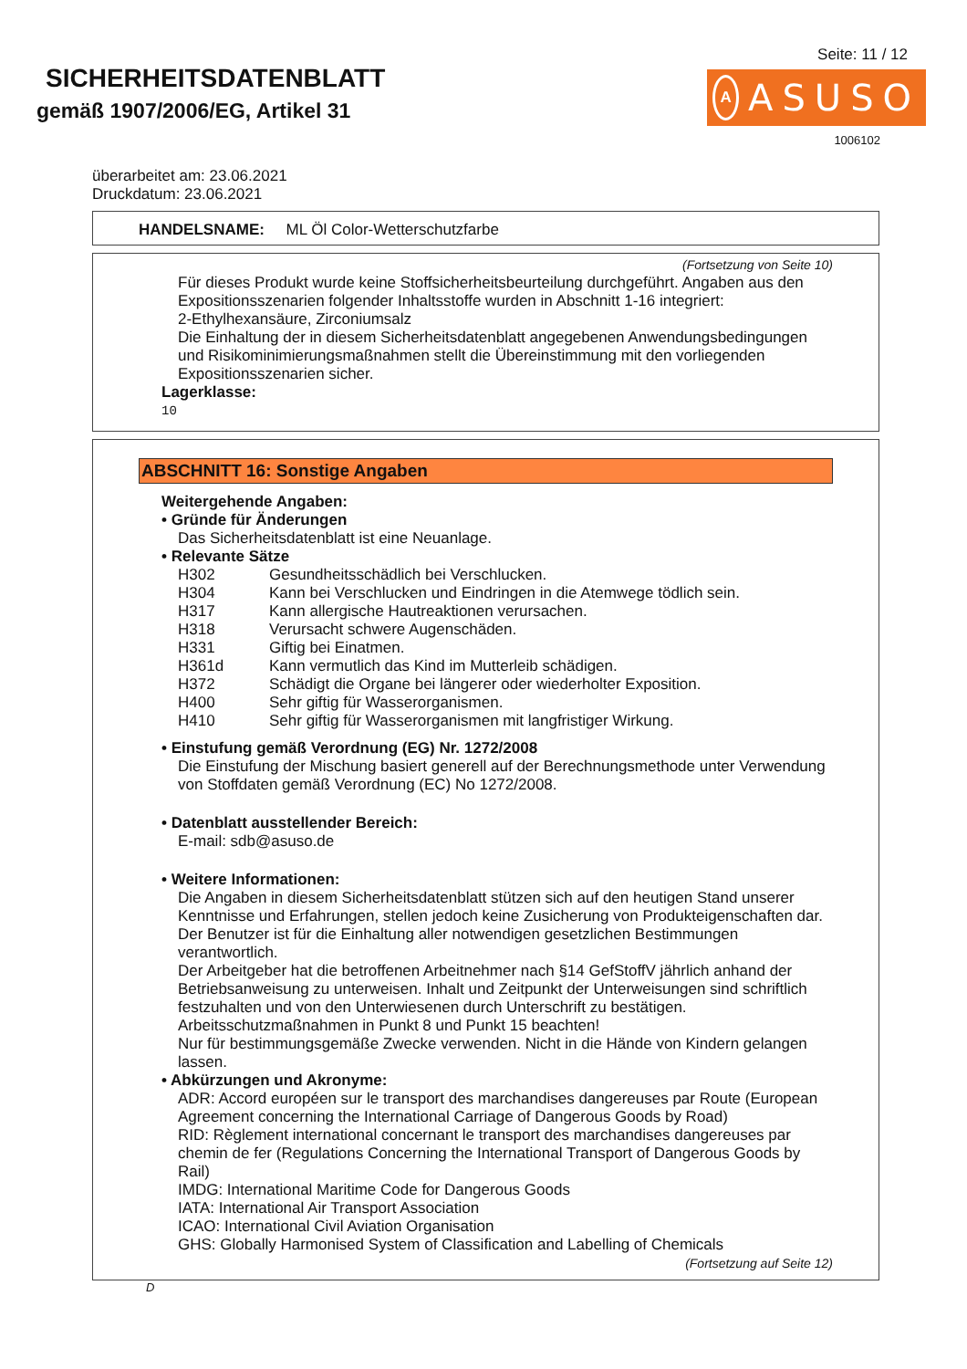SICHERHEITSDATENBLATT
gemäß 1907/2006/EG, Artikel 31
Seite: 11 / 12
A
ASUSO
1006102
überarbeitet am: 23.06.2021
Druckdatum: 23.06.2021
HANDELSNAME: ML Öl Color-Wetterschutzfarbe
(Fortsetzung von Seite 10)
Für dieses Produkt wurde keine Stoffsicherheitsbeurteilung durchgeführt. Angaben aus den Expositionsszenarien folgender Inhaltsstoffe wurden in Abschnitt 1-16 integriert:
2-Ethylhexansäure, Zirconiumsalz
Die Einhaltung der in diesem Sicherheitsdatenblatt angegebenen Anwendungsbedingungen und Risikominimierungsmaßnahmen stellt die Übereinstimmung mit den vorliegenden Expositionsszenarien sicher.
Lagerklasse:
10
ABSCHNITT 16: Sonstige Angaben
Weitergehende Angaben:
• Gründe für Änderungen
Das Sicherheitsdatenblatt ist eine Neuanlage.
• Relevante Sätze
| H302 | Gesundheitsschädlich bei Verschlucken. |
| H304 | Kann bei Verschlucken und Eindringen in die Atemwege tödlich sein. |
| H317 | Kann allergische Hautreaktionen verursachen. |
| H318 | Verursacht schwere Augenschäden. |
| H331 | Giftig bei Einatmen. |
| H361d | Kann vermutlich das Kind im Mutterleib schädigen. |
| H372 | Schädigt die Organe bei längerer oder wiederholter Exposition. |
| H400 | Sehr giftig für Wasserorganismen. |
| H410 | Sehr giftig für Wasserorganismen mit langfristiger Wirkung. |
• Einstufung gemäß Verordnung (EG) Nr. 1272/2008
Die Einstufung der Mischung basiert generell auf der Berechnungsmethode unter Verwendung von Stoffdaten gemäß Verordnung (EC) No 1272/2008.
• Datenblatt ausstellender Bereich:
E-mail: sdb@asuso.de
• Weitere Informationen:
Die Angaben in diesem Sicherheitsdatenblatt stützen sich auf den heutigen Stand unserer Kenntnisse und Erfahrungen, stellen jedoch keine Zusicherung von Produkteigenschaften dar.
Der Benutzer ist für die Einhaltung aller notwendigen gesetzlichen Bestimmungen verantwortlich.
Der Arbeitgeber hat die betroffenen Arbeitnehmer nach §14 GefStoffV jährlich anhand der Betriebsanweisung zu unterweisen. Inhalt und Zeitpunkt der Unterweisungen sind schriftlich festzuhalten und von den Unterwiesenen durch Unterschrift zu bestätigen.
Arbeitsschutzmaßnahmen in Punkt 8 und Punkt 15 beachten!
Nur für bestimmungsgemäße Zwecke verwenden. Nicht in die Hände von Kindern gelangen lassen.
• Abkürzungen und Akronyme:
ADR: Accord européen sur le transport des marchandises dangereuses par Route (European Agreement concerning the International Carriage of Dangerous Goods by Road)
RID: Règlement international concernant le transport des marchandises dangereuses par chemin de fer (Regulations Concerning the International Transport of Dangerous Goods by Rail)
IMDG: International Maritime Code for Dangerous Goods
IATA: International Air Transport Association
ICAO: International Civil Aviation Organisation
GHS: Globally Harmonised System of Classification and Labelling of Chemicals
(Fortsetzung auf Seite 12)
D